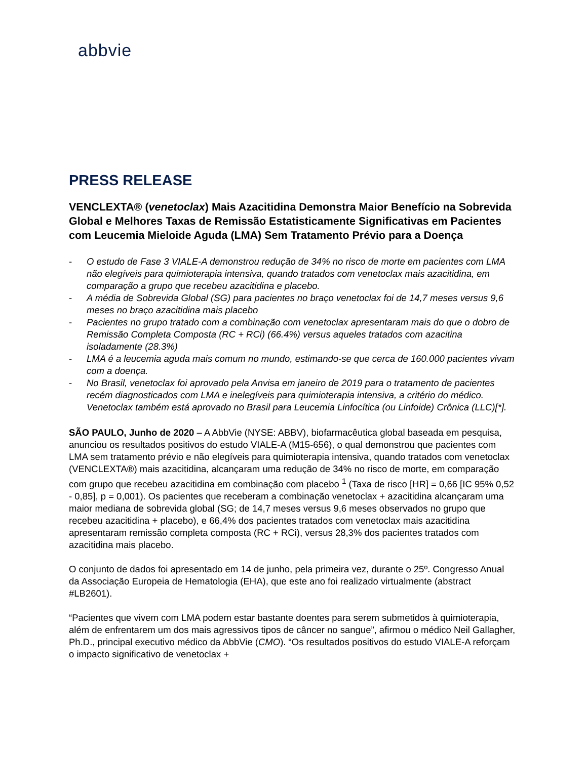abbvie
PRESS RELEASE
VENCLEXTA® (venetoclax) Mais Azacitidina Demonstra Maior Benefício na Sobrevida Global e Melhores Taxas de Remissão Estatisticamente Significativas em Pacientes com Leucemia Mieloide Aguda (LMA) Sem Tratamento Prévio para a Doença
- O estudo de Fase 3 VIALE-A demonstrou redução de 34% no risco de morte em pacientes com LMA não elegíveis para quimioterapia intensiva, quando tratados com venetoclax mais azacitidina, em comparação a grupo que recebeu azacitidina e placebo.
- A média de Sobrevida Global (SG) para pacientes no braço venetoclax foi de 14,7 meses versus 9,6 meses no braço azacitidina mais placebo
- Pacientes no grupo tratado com a combinação com venetoclax apresentaram mais do que o dobro de Remissão Completa Composta (RC + RCi) (66.4%) versus aqueles tratados com azacitina isoladamente (28.3%)
- LMA é a leucemia aguda mais comum no mundo, estimando-se que cerca de 160.000 pacientes vivam com a doença.
- No Brasil, venetoclax foi aprovado pela Anvisa em janeiro de 2019 para o tratamento de pacientes recém diagnosticados com LMA e inelegíveis para quimioterapia intensiva, a critério do médico. Venetoclax também está aprovado no Brasil para Leucemia Linfocítica (ou Linfoide) Crônica (LLC)[*].
SÃO PAULO, Junho de 2020 – A AbbVie (NYSE: ABBV), biofarmacêutica global baseada em pesquisa, anunciou os resultados positivos do estudo VIALE-A (M15-656), o qual demonstrou que pacientes com LMA sem tratamento prévio e não elegíveis para quimioterapia intensiva, quando tratados com venetoclax (VENCLEXTA®) mais azacitidina, alcançaram uma redução de 34% no risco de morte, em comparação com grupo que recebeu azacitidina em combinação com placebo <sup>1</sup> (Taxa de risco [HR] = 0,66 [IC 95% 0,52 - 0,85], p = 0,001). Os pacientes que receberam a combinação venetoclax + azacitidina alcançaram uma maior mediana de sobrevida global (SG; de 14,7 meses versus 9,6 meses observados no grupo que recebeu azacitidina + placebo), e 66,4% dos pacientes tratados com venetoclax mais azacitidina apresentaram remissão completa composta (RC + RCi), versus 28,3% dos pacientes tratados com azacitidina mais placebo.
O conjunto de dados foi apresentado em 14 de junho, pela primeira vez, durante o 25º. Congresso Anual da Associação Europeia de Hematologia (EHA), que este ano foi realizado virtualmente (abstract #LB2601).
“Pacientes que vivem com LMA podem estar bastante doentes para serem submetidos à quimioterapia, além de enfrentarem um dos mais agressivos tipos de câncer no sangue”, afirmou o médico Neil Gallagher, Ph.D., principal executivo médico da AbbVie (CMO). “Os resultados positivos do estudo VIALE-A reforçam o impacto significativo de venetoclax +